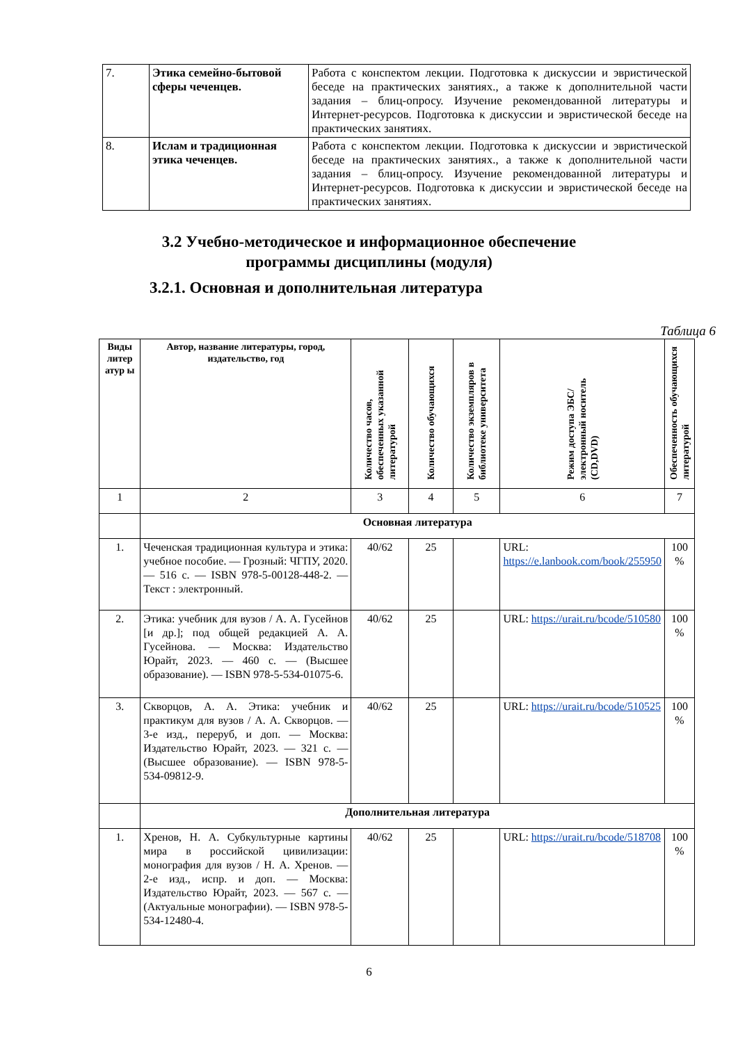| 7. | Этика семейно-бытовой сферы чеченцев. | Работа с конспектом лекции. Подготовка к дискуссии и эвристической беседе на практических занятиях., а также к дополнительной части задания – блиц-опросу. Изучение рекомендованной литературы и Интернет-ресурсов. Подготовка к дискуссии и эвристической беседе на практических занятиях. |
| 8. | Ислам и традиционная этика чеченцев. | Работа с конспектом лекции. Подготовка к дискуссии и эвристической беседе на практических занятиях., а также к дополнительной части задания – блиц-опросу. Изучение рекомендованной литературы и Интернет-ресурсов. Подготовка к дискуссии и эвристической беседе на практических занятиях. |
3.2 Учебно-методическое и информационное обеспечение
программы дисциплины (модуля)
3.2.1. Основная и дополнительная литература
Таблица 6
| Виды литер атур ы | Автор, название литературы, город, издательство, год | Количество часов, обеспеченных указанной литературой | Количество обучающихся | Количество экземпляров в библиотеке университета | Режим доступа ЭБС/ электронный носитель (CD,DVD) | Обеспеченность обучающихся литературой |
| --- | --- | --- | --- | --- | --- | --- |
| 1 | 2 | 3 | 4 | 5 | 6 | 7 |
| | Основная литература | | | | | |
| 1. | Чеченская традиционная культура и этика: учебное пособие. — Грозный: ЧГПУ, 2020. — 516 с. — ISBN 978-5-00128-448-2. — Текст : электронный. | 40/62 | 25 | | URL: https://e.lanbook.com/book/255950 | 100 % |
| 2. | Этика: учебник для вузов / А. А. Гусейнов [и др.]; под общей редакцией А. А. Гусейнова. — Москва: Издательство Юрайт, 2023. — 460 с. — (Высшее образование). — ISBN 978-5-534-01075-6. | 40/62 | 25 | | URL: https://urait.ru/bcode/510580 | 100 % |
| 3. | Скворцов, А. А. Этика: учебник и практикум для вузов / А. А. Скворцов. — 3-е изд., переруб, и доп. — Москва: Издательство Юрайт, 2023. — 321 с. — (Высшее образование). — ISBN 978-5-534-09812-9. | 40/62 | 25 | | URL: https://urait.ru/bcode/510525 | 100 % |
| | Дополнительная литература | | | | | |
| 1. | Хренов, Н. А. Субкультурные картины мира в российской цивилизации: монография для вузов / Н. А. Хренов. — 2-е изд., испр. и доп. — Москва: Издательство Юрайт, 2023. — 567 с. — (Актуальные монографии). — ISBN 978-5-534-12480-4. | 40/62 | 25 | | URL: https://urait.ru/bcode/518708 | 100 % |
6